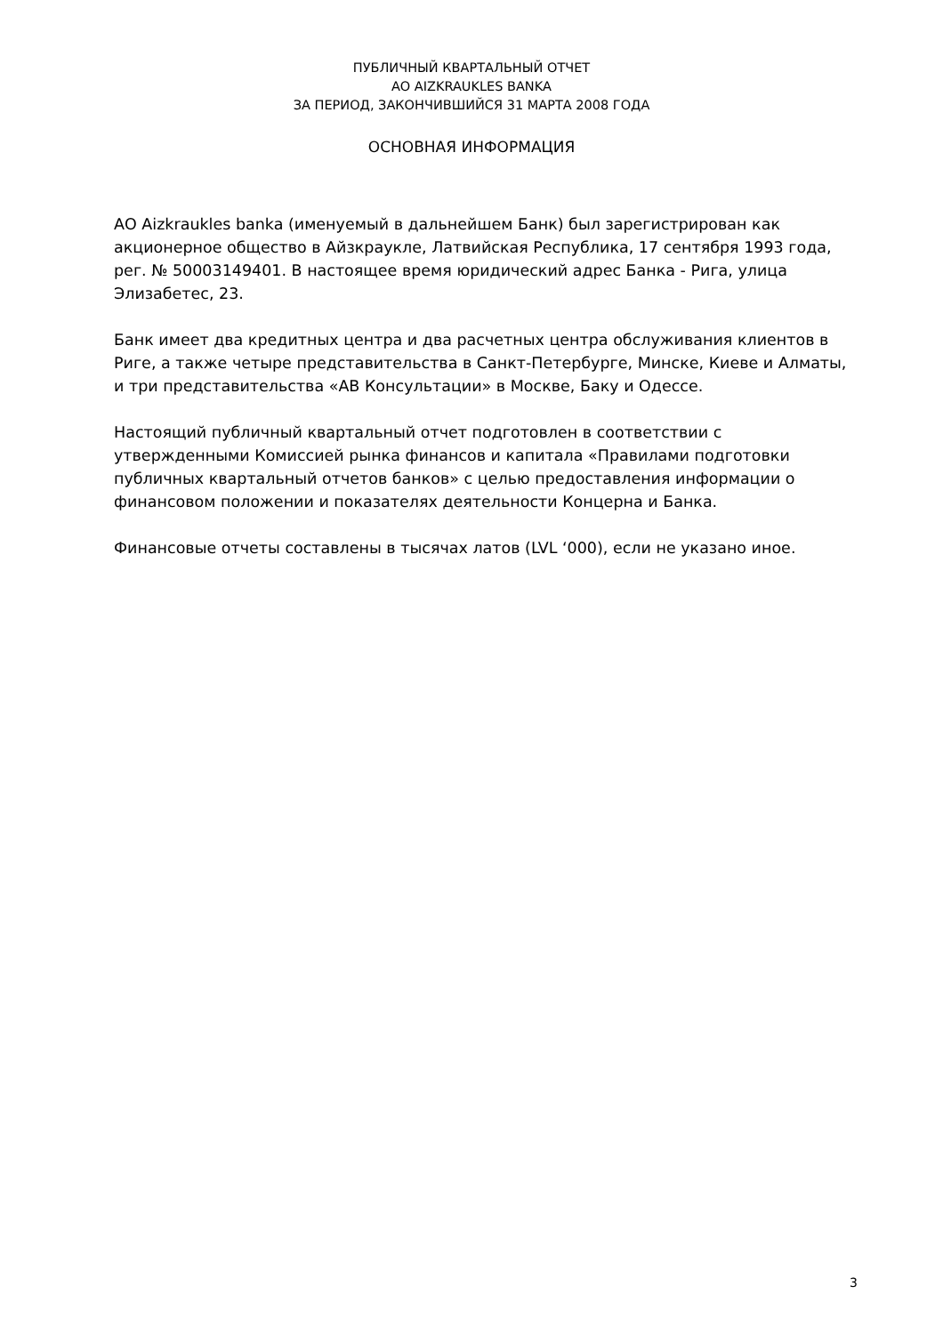ПУБЛИЧНЫЙ КВАРТАЛЬНЫЙ ОТЧЕТ
AO AIZKRAUKLES BANKA
ЗА ПЕРИОД, ЗАКОНЧИВШИЙСЯ 31 МАРТА 2008 ГОДА
ОСНОВНАЯ ИНФОРМАЦИЯ
АО Aizkraukles banka (именуемый в дальнейшем Банк) был зарегистрирован как акционерное общество в Айзкраукле, Латвийская Республика, 17 сентября 1993 года, рег. № 50003149401. В настоящее время юридический адрес Банка - Рига, улица Элизабетес, 23.
Банк имеет два кредитных центра и два расчетных центра обслуживания клиентов в Риге, а также четыре представительства в Санкт-Петербурге, Минске, Киеве и Алматы, и три представительства «АВ Консультации» в Москве, Баку и Одессе.
Настоящий публичный квартальный отчет подготовлен в соответствии с утвержденными Комиссией рынка финансов и капитала «Правилами подготовки публичных квартальный отчетов банков» с целью предоставления информации о финансовом положении и показателях деятельности Концерна и Банка.
Финансовые отчеты составлены в тысячах латов (LVL ‘000), если не указано иное.
3